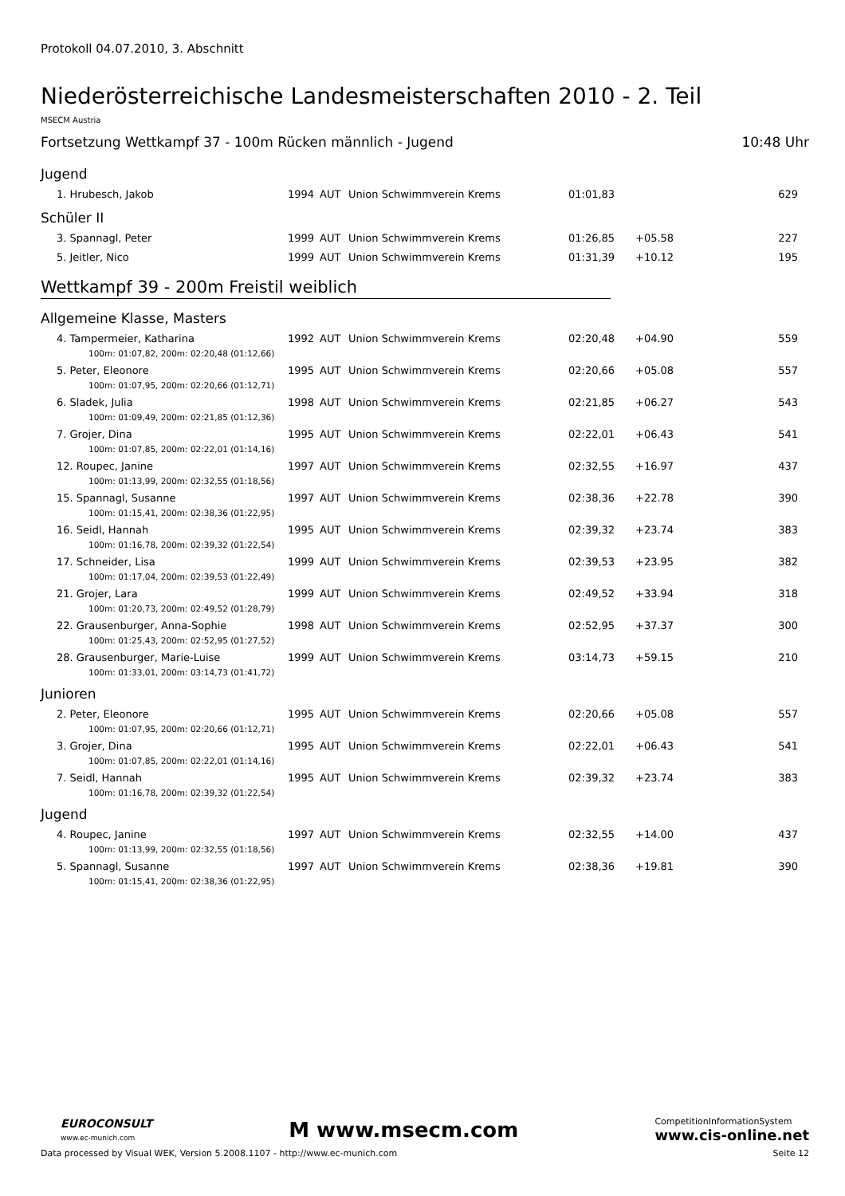Protokoll 04.07.2010, 3. Abschnitt
Niederösterreichische Landesmeisterschaften 2010 - 2. Teil
MSECM Austria
Fortsetzung Wettkampf 37 - 100m Rücken männlich - Jugend 10:48 Uhr
Jugend
| 1. Hrubesch, Jakob | 1994 | AUT | Union Schwimmverein Krems | 01:01,83 | | 629 |
Schüler II
| 3. Spannagl, Peter | 1999 | AUT | Union Schwimmverein Krems | 01:26,85 | +05.58 | 227 |
| 5. Jeitler, Nico | 1999 | AUT | Union Schwimmverein Krems | 01:31,39 | +10.12 | 195 |
Wettkampf 39 - 200m Freistil weiblich
Allgemeine Klasse, Masters
| 4. Tampermeier, Katharina | 1992 | AUT | Union Schwimmverein Krems | 02:20,48 | +04.90 | 559 |
| 100m: 01:07,82, 200m: 02:20,48 (01:12,66) | | | | | | |
| 5. Peter, Eleonore | 1995 | AUT | Union Schwimmverein Krems | 02:20,66 | +05.08 | 557 |
| 100m: 01:07,95, 200m: 02:20,66 (01:12,71) | | | | | | |
| 6. Sladek, Julia | 1998 | AUT | Union Schwimmverein Krems | 02:21,85 | +06.27 | 543 |
| 100m: 01:09,49, 200m: 02:21,85 (01:12,36) | | | | | | |
| 7. Grojer, Dina | 1995 | AUT | Union Schwimmverein Krems | 02:22,01 | +06.43 | 541 |
| 100m: 01:07,85, 200m: 02:22,01 (01:14,16) | | | | | | |
| 12. Roupec, Janine | 1997 | AUT | Union Schwimmverein Krems | 02:32,55 | +16.97 | 437 |
| 100m: 01:13,99, 200m: 02:32,55 (01:18,56) | | | | | | |
| 15. Spannagl, Susanne | 1997 | AUT | Union Schwimmverein Krems | 02:38,36 | +22.78 | 390 |
| 100m: 01:15,41, 200m: 02:38,36 (01:22,95) | | | | | | |
| 16. Seidl, Hannah | 1995 | AUT | Union Schwimmverein Krems | 02:39,32 | +23.74 | 383 |
| 100m: 01:16,78, 200m: 02:39,32 (01:22,54) | | | | | | |
| 17. Schneider, Lisa | 1999 | AUT | Union Schwimmverein Krems | 02:39,53 | +23.95 | 382 |
| 100m: 01:17,04, 200m: 02:39,53 (01:22,49) | | | | | | |
| 21. Grojer, Lara | 1999 | AUT | Union Schwimmverein Krems | 02:49,52 | +33.94 | 318 |
| 100m: 01:20,73, 200m: 02:49,52 (01:28,79) | | | | | | |
| 22. Grausenburger, Anna-Sophie | 1998 | AUT | Union Schwimmverein Krems | 02:52,95 | +37.37 | 300 |
| 100m: 01:25,43, 200m: 02:52,95 (01:27,52) | | | | | | |
| 28. Grausenburger, Marie-Luise | 1999 | AUT | Union Schwimmverein Krems | 03:14,73 | +59.15 | 210 |
| 100m: 01:33,01, 200m: 03:14,73 (01:41,72) | | | | | | |
Junioren
| 2. Peter, Eleonore | 1995 | AUT | Union Schwimmverein Krems | 02:20,66 | +05.08 | 557 |
| 100m: 01:07,95, 200m: 02:20,66 (01:12,71) | | | | | | |
| 3. Grojer, Dina | 1995 | AUT | Union Schwimmverein Krems | 02:22,01 | +06.43 | 541 |
| 100m: 01:07,85, 200m: 02:22,01 (01:14,16) | | | | | | |
| 7. Seidl, Hannah | 1995 | AUT | Union Schwimmverein Krems | 02:39,32 | +23.74 | 383 |
| 100m: 01:16,78, 200m: 02:39,32 (01:22,54) | | | | | | |
Jugend
| 4. Roupec, Janine | 1997 | AUT | Union Schwimmverein Krems | 02:32,55 | +14.00 | 437 |
| 100m: 01:13,99, 200m: 02:32,55 (01:18,56) | | | | | | |
| 5. Spannagl, Susanne | 1997 | AUT | Union Schwimmverein Krems | 02:38,36 | +19.81 | 390 |
| 100m: 01:15,41, 200m: 02:38,36 (01:22,95) | | | | | | |
EUROCONSULT
www.ec-munich.com
M www.msecm.com
CompetitionInformationSystem
www.cis-online.net
Data processed by Visual WEK, Version 5.2008.1107 - http://www.ec-munich.com Seite 12